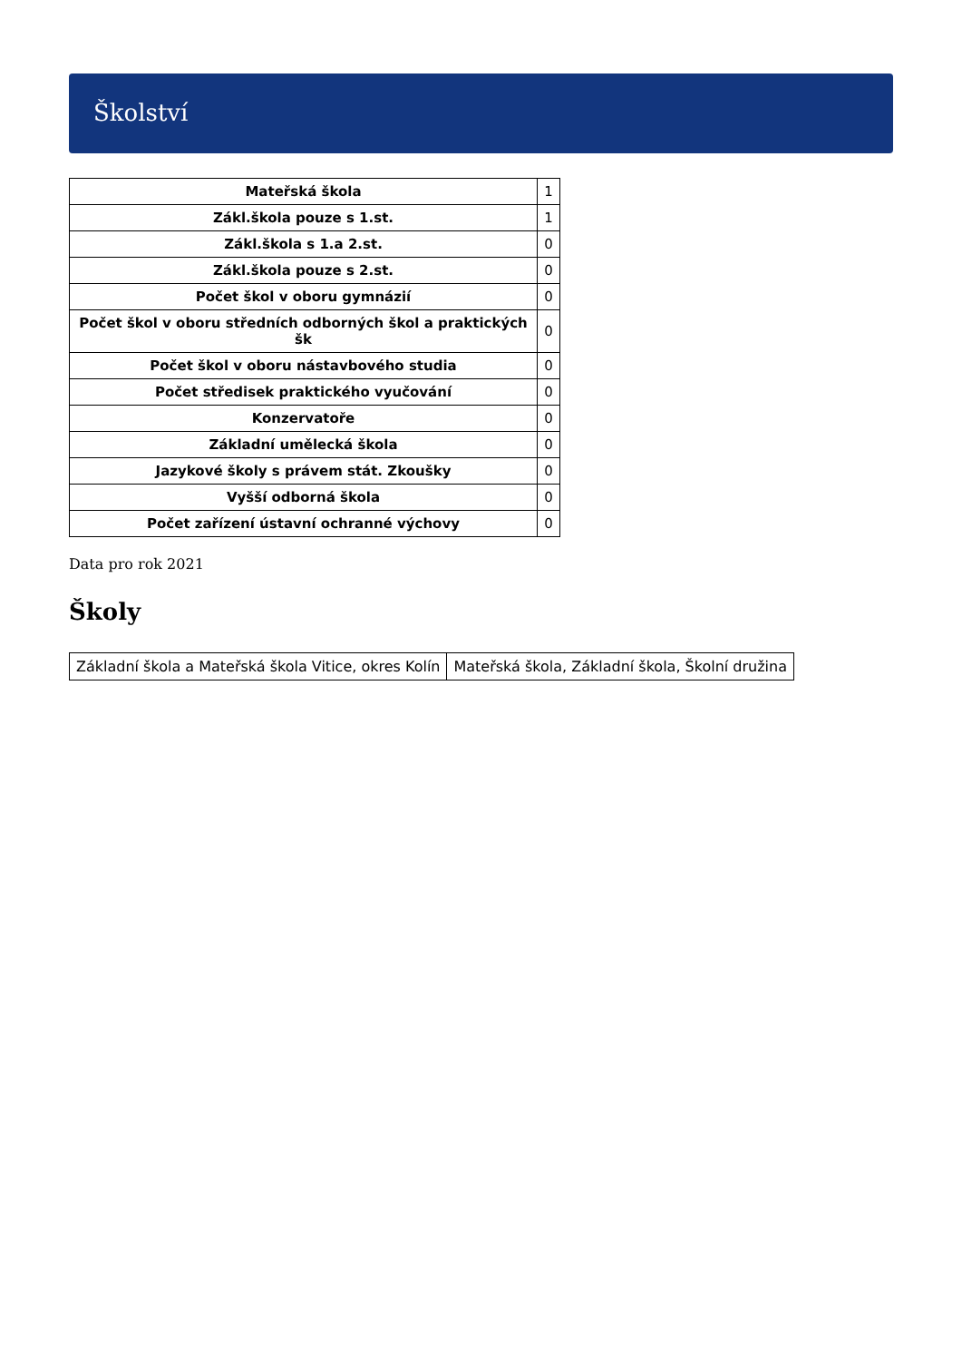Školství
| Mateřská škola | 1 |
| Zákl.škola pouze s 1.st. | 1 |
| Zákl.škola s 1.a 2.st. | 0 |
| Zákl.škola pouze s 2.st. | 0 |
| Počet škol v oboru gymnázií | 0 |
| Počet škol v oboru středních odborných škol a praktických šk | 0 |
| Počet škol v oboru nástavbového studia | 0 |
| Počet středisek praktického vyučování | 0 |
| Konzervatoře | 0 |
| Základní umělecká škola | 0 |
| Jazykové školy s právem stát. Zkoušky | 0 |
| Vyšší odborná škola | 0 |
| Počet zařízení ústavní ochranné výchovy | 0 |
Data pro rok 2021
Školy
| Základní škola a Mateřská škola Vitice, okres Kolín | Mateřská škola, Základní škola, Školní družina |